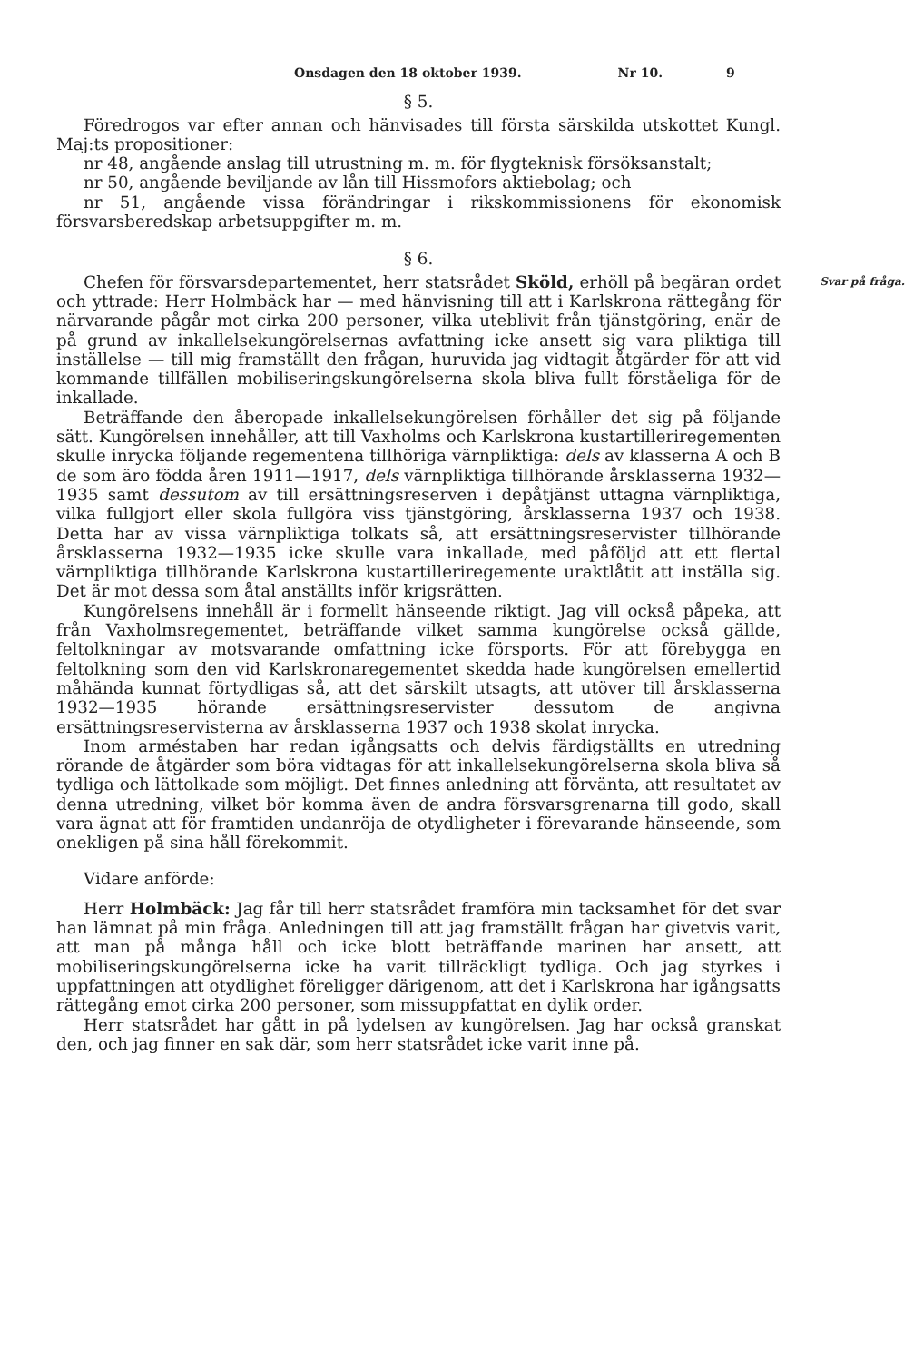Onsdagen den 18 oktober 1939. Nr 10. 9
§ 5.
Föredrogos var efter annan och hänvisades till första särskilda utskottet Kungl. Maj:ts propositioner:
nr 48, angående anslag till utrustning m. m. för flygteknisk försöksanstalt;
nr 50, angående beviljande av lån till Hissmofors aktiebolag; och
nr 51, angående vissa förändringar i rikskommissionens för ekonomisk försvarsberedskap arbetsuppgifter m. m.
§ 6.
Svar på fråga. Chefen för försvarsdepartementet, herr statsrådet Sköld, erhöll på begäran ordet och yttrade: Herr Holmbäck har — med hänvisning till att i Karlskrona rättegång för närvarande pågår mot cirka 200 personer, vilka uteblivit från tjänstgöring, enär de på grund av inkallelsekungörelsernas avfattning icke ansett sig vara pliktiga till inställelse — till mig framställt den frågan, huruvida jag vidtagit åtgärder för att vid kommande tillfällen mobiliseringskungörelserna skola bliva fullt förståeliga för de inkallade.
Beträffande den åberopade inkallelsekungörelsen förhåller det sig på följande sätt. Kungörelsen innehåller, att till Vaxholms och Karlskrona kustartilleriregementen skulle inrycka följande regementena tillhöriga värnpliktiga: dels av klasserna A och B de som äro födda åren 1911—1917, dels värnpliktiga tillhörande årsklasserna 1932—1935 samt dessutom av till ersättningsreserven i depåtjänst uttagna värnpliktiga, vilka fullgjort eller skola fullgöra viss tjänstgöring, årsklasserna 1937 och 1938. Detta har av vissa värnpliktiga tolkats så, att ersättningsreservister tillhörande årsklasserna 1932—1935 icke skulle vara inkallade, med påföljd att ett flertal värnpliktiga tillhörande Karlskrona kustartilleriregemente uraktlåtit att inställa sig. Det är mot dessa som åtal anställts inför krigsrätten.
Kungörelsens innehåll är i formellt hänseende riktigt. Jag vill också påpeka, att från Vaxholmsregementet, beträffande vilket samma kungörelse också gällde, feltolkningar av motsvarande omfattning icke försports. För att förebygga en feltolkning som den vid Karlskronaregementet skedda hade kungörelsen emellertid måhända kunnat förtydligas så, att det särskilt utsagts, att utöver till årsklasserna 1932—1935 hörande ersättningsreservister dessutom de angivna ersättningsreservisterna av årsklasserna 1937 och 1938 skolat inrycka.
Inom arméstaben har redan igångsatts och delvis färdigställts en utredning rörande de åtgärder som böra vidtagas för att inkallelsekungörelserna skola bliva så tydliga och lättolkade som möjligt. Det finnes anledning att förvänta, att resultatet av denna utredning, vilket bör komma även de andra försvarsgrenarna till godo, skall vara ägnat att för framtiden undanröja de otydligheter i förevarande hänseende, som onekligen på sina håll förekommit.
Vidare anförde:
Herr Holmbäck: Jag får till herr statsrådet framföra min tacksamhet för det svar han lämnat på min fråga. Anledningen till att jag framställt frågan har givetvis varit, att man på många håll och icke blott beträffande marinen har ansett, att mobiliseringskungörelserna icke ha varit tillräckligt tydliga. Och jag styrkes i uppfattningen att otydlighet föreligger därigenom, att det i Karlskrona har igångsatts rättegång emot cirka 200 personer, som missuppfattat en dylik order.
Herr statsrådet har gått in på lydelsen av kungörelsen. Jag har också granskat den, och jag finner en sak där, som herr statsrådet icke varit inne på.